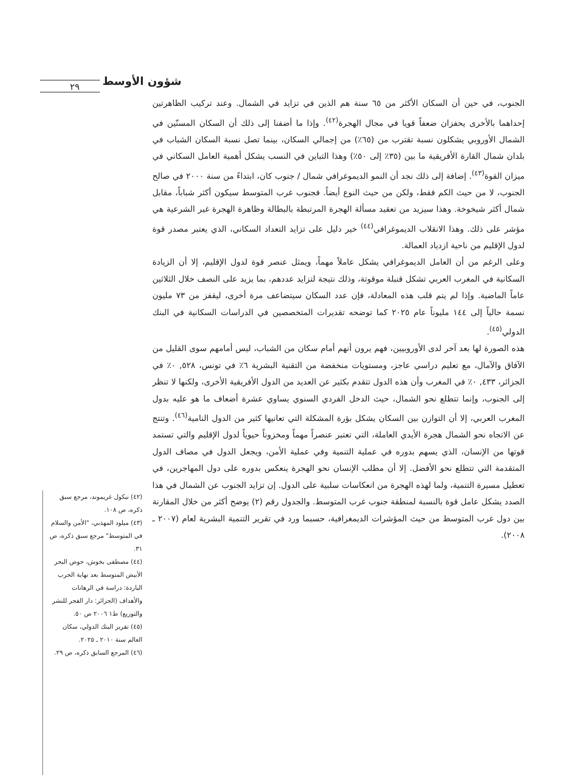شؤون الأوسط
٢٩
الجنوب، في حين أن السكان الأكثر من ٦٥ سنة هم الذين في تزايد في الشمال. وعند تركيب الظاهرتين إحداهما بالأخرى يحفزان ضعفاً قويا في مجال الهجرة<sup>(٤٢)</sup>. وإذا ما أضفنا إلى ذلك أن السكان المسنّين في الشمال الأوروبي يشكلون نسبة تقترب من (٦٥٪) من إجمالي السكان، بينما تصل نسبة السكان الشباب في بلدان شمال القارة الأفريقية ما بين (٣٥٪ إلى ٥٠٪) وهذا التباين في النسب يشكل أهمية العامل السكاني في ميزان القوة<sup>(٤٣)</sup>. إضافة إلى ذلك نجد أن النمو الديموغرافي شمال / جنوب كان، ابتداءً من سنة ٢٠٠٠ في صالح الجنوب، لا من حيث الكم فقط، ولكن من حيث النوع أيضاً. فجنوب غرب المتوسط سيكون أكثر شباباً، مقابل شمال أكثر شيخوخة. وهذا سيزيد من تعقيد مسألة الهجرة المرتبطة بالبطالة وظاهرة الهجرة غير الشرعية هي مؤشر على ذلك. وهذا الانقلاب الديموغرافي<sup>(٤٤)</sup> خير دليل على تزايد التعداد السكاني، الذي يعتبر مصدر قوة لدول الإقليم من ناحية ازدياد العمالة.
وعلى الرغم من أن العامل الديموغرافي يشكل عاملاً مهماً، ويمثل عنصر قوة لدول الإقليم، إلا أن الزيادة السكانية في المغرب العربي تشكل قنبلة موقوتة، وذلك نتيجة لتزايد عددهم، بما يزيد على النصف خلال الثلاثين عاماً الماضية. وإذا لم يتم قلب هذه المعادلة، فإن عدد السكان سيتضاعف مرة أخرى، ليقفز من ٧٣ مليون نسمة حالياً إلى ١٤٤ مليوناً عام ٢٠٢٥ كما توضحه تقديرات المتخصصين في الدراسات السكانية في البنك الدولي<sup>(٤٥)</sup>.
هذه الصورة لها بعد آخر لدى الأوروبيين، فهم يرون أنهم أمام سكان من الشباب، ليس أمامهم سوى القليل من الآفاق والآمال، مع تعليم دراسي عاجز، ومستويات منخفضة من التقنية البشرية ٦٪ في تونس، ٥٢٨, ٠٪ في الجزائر، ٤٣٣, ٠٪ في المغرب وأن هذه الدول تتقدم بكثير عن العديد من الدول الأفريقية الأخرى، ولكنها لا تنظر إلى الجنوب، وإنما تتطلع نحو الشمال، حيث الدخل الفردي السنوي يساوي عشرة أضعاف ما هو عليه بدول المغرب العربي، إلا أن التوازن بين السكان يشكل بؤرة المشكلة التي تعانيها كثير من الدول النامية<sup>(٤٦)</sup>. وتنتج عن الاتجاه نحو الشمال هجرة الأيدي العاملة، التي تعتبر عنصراً مهماً ومخزوناً حيوياً لدول الإقليم والتي تستمد قوتها من الإنسان، الذي يسهم بدوره في عملية التنمية وفي عملية الأمن، ويجعل الدول في مصاف الدول المتقدمة التي تتطلع نحو الأفضل. إلا أن مطلب الإنسان نحو الهجرة ينعكس بدوره على دول المهاجرين، في تعطيل مسيرة التنمية، ولما لهذه الهجرة من انعكاسات سلبية على الدول. إن تزايد الجنوب عن الشمال في هذا الصدد يشكل عامل قوة بالنسبة لمنطقة جنوب غرب المتوسط. والجدول رقم (٢) يوضح أكثر من خلال المقارنة بين دول غرب المتوسط من حيث المؤشرات الديمغرافية، حسبما ورد في تقرير التنمية البشرية لعام (٢٠٠٧ ـ ٢٠٠٨).
(٤٢) نيكول غريموند، مرجع سبق ذكره، ص ١٠٨.
(٤٣) ميلود المهذبي، "الأمن والسلام في المتوسط" مرجع سبق ذكره، ص ٣١.
(٤٤) مصطفى بخوش، حوض البحر الأبيض المتوسط بعد نهاية الحرب الباردة: دراسة في الرهانات والأهداف (الجزائر: دار الفجر للنشر والتوزيع) ط١ ٢٠٠٦ ص ٥٠.
(٤٥) تقرير البنك الدولي، سكان العالم سنة ٢٠١٠ ـ ٢٠٢٥.
(٤٦) المرجع السابق ذكره، ص ٢٩.